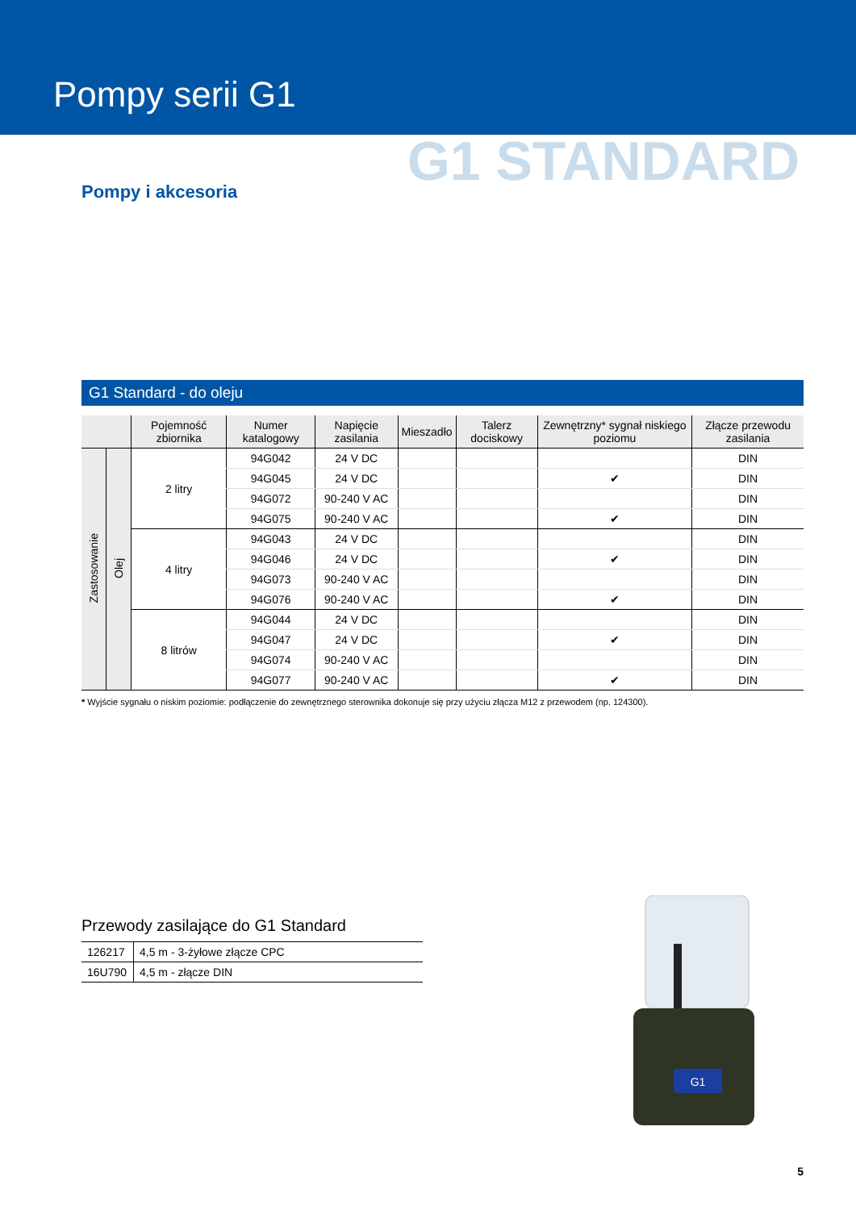Pompy serii G1
G1 STANDARD
Pompy i akcesoria
G1 Standard - do oleju
| | | Pojemność zbiornika | Numer katalogowy | Napięcie zasilania | Mieszadło | Talerz dociskowy | Zewnętrzny* sygnał niskiego poziomu | Złącze przewodu zasilania |
| --- | --- | --- | --- | --- | --- | --- | --- | --- |
| Zastosowanie | Olej | 2 litry | 94G042 | 24 V DC | | | | DIN |
| | | | 94G045 | 24 V DC | | | ✔ | DIN |
| | | | 94G072 | 90-240 V AC | | | | DIN |
| | | | 94G075 | 90-240 V AC | | | ✔ | DIN |
| | | 4 litry | 94G043 | 24 V DC | | | | DIN |
| | | | 94G046 | 24 V DC | | | ✔ | DIN |
| | | | 94G073 | 90-240 V AC | | | | DIN |
| | | | 94G076 | 90-240 V AC | | | ✔ | DIN |
| | | 8 litrów | 94G044 | 24 V DC | | | | DIN |
| | | | 94G047 | 24 V DC | | | ✔ | DIN |
| | | | 94G074 | 90-240 V AC | | | | DIN |
| | | | 94G077 | 90-240 V AC | | | ✔ | DIN |
* Wyjście sygnału o niskim poziomie: podłączenie do zewnętrznego sterownika dokonuje się przy użyciu złącza M12 z przewodem (np. 124300).
Przewody zasilające do G1 Standard
| 126217 | 4,5 m - 3-żyłowe złącze CPC |
| 16U790 | 4,5 m - złącze DIN |
G1
5